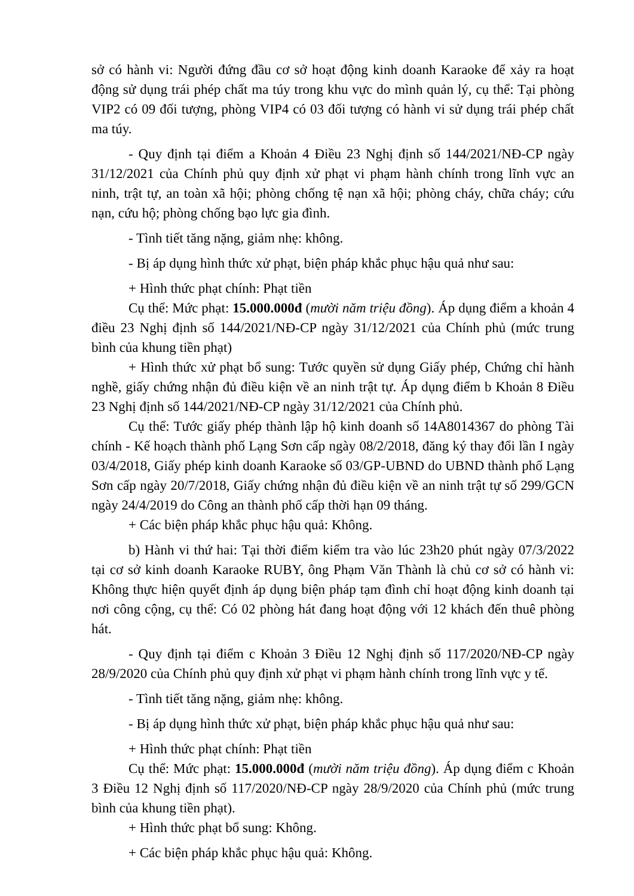sở có hành vi: Người đứng đầu cơ sở hoạt động kinh doanh Karaoke để xảy ra hoạt động sử dụng trái phép chất ma túy trong khu vực do mình quản lý, cụ thể: Tại phòng VIP2 có 09 đối tượng, phòng VIP4 có 03 đối tượng có hành vi sử dụng trái phép chất ma túy.
- Quy định tại điểm a Khoản 4 Điều 23 Nghị định số 144/2021/NĐ-CP ngày 31/12/2021 của Chính phủ quy định xử phạt vi phạm hành chính trong lĩnh vực an ninh, trật tự, an toàn xã hội; phòng chống tệ nạn xã hội; phòng cháy, chữa cháy; cứu nạn, cứu hộ; phòng chống bạo lực gia đình.
- Tình tiết tăng nặng, giảm nhẹ: không.
- Bị áp dụng hình thức xử phạt, biện pháp khắc phục hậu quả như sau:
+ Hình thức phạt chính: Phạt tiền
Cụ thể: Mức phạt: 15.000.000đ (mười năm triệu đồng). Áp dụng điểm a khoản 4 điều 23 Nghị định số 144/2021/NĐ-CP ngày 31/12/2021 của Chính phủ (mức trung bình của khung tiền phạt)
+ Hình thức xử phạt bổ sung: Tước quyền sử dụng Giấy phép, Chứng chỉ hành nghề, giấy chứng nhận đủ điều kiện về an ninh trật tự. Áp dụng điểm b Khoản 8 Điều 23 Nghị định số 144/2021/NĐ-CP ngày 31/12/2021 của Chính phủ.
Cụ thể: Tước giấy phép thành lập hộ kinh doanh số 14A8014367 do phòng Tài chính - Kế hoạch thành phố Lạng Sơn cấp ngày 08/2/2018, đăng ký thay đổi lần I ngày 03/4/2018, Giấy phép kinh doanh Karaoke số 03/GP-UBND do UBND thành phố Lạng Sơn cấp ngày 20/7/2018, Giấy chứng nhận đủ điều kiện về an ninh trật tự số 299/GCN ngày 24/4/2019 do Công an thành phố cấp thời hạn 09 tháng.
+ Các biện pháp khắc phục hậu quả: Không.
b) Hành vi thứ hai: Tại thời điểm kiểm tra vào lúc 23h20 phút ngày 07/3/2022 tại cơ sở kinh doanh Karaoke RUBY, ông Phạm Văn Thành là chủ cơ sở có hành vi: Không thực hiện quyết định áp dụng biện pháp tạm đình chỉ hoạt động kinh doanh tại nơi công cộng, cụ thể: Có 02 phòng hát đang hoạt động với 12 khách đến thuê phòng hát.
- Quy định tại điểm c Khoản 3 Điều 12 Nghị định số 117/2020/NĐ-CP ngày 28/9/2020 của Chính phủ quy định xử phạt vi phạm hành chính trong lĩnh vực y tế.
- Tình tiết tăng nặng, giảm nhẹ: không.
- Bị áp dụng hình thức xử phạt, biện pháp khắc phục hậu quả như sau:
+ Hình thức phạt chính: Phạt tiền
Cụ thể: Mức phạt: 15.000.000đ (mười năm triệu đồng). Áp dụng điểm c Khoản 3 Điều 12 Nghị định số 117/2020/NĐ-CP ngày 28/9/2020 của Chính phủ (mức trung bình của khung tiền phạt).
+ Hình thức phạt bổ sung: Không.
+ Các biện pháp khắc phục hậu quả: Không.